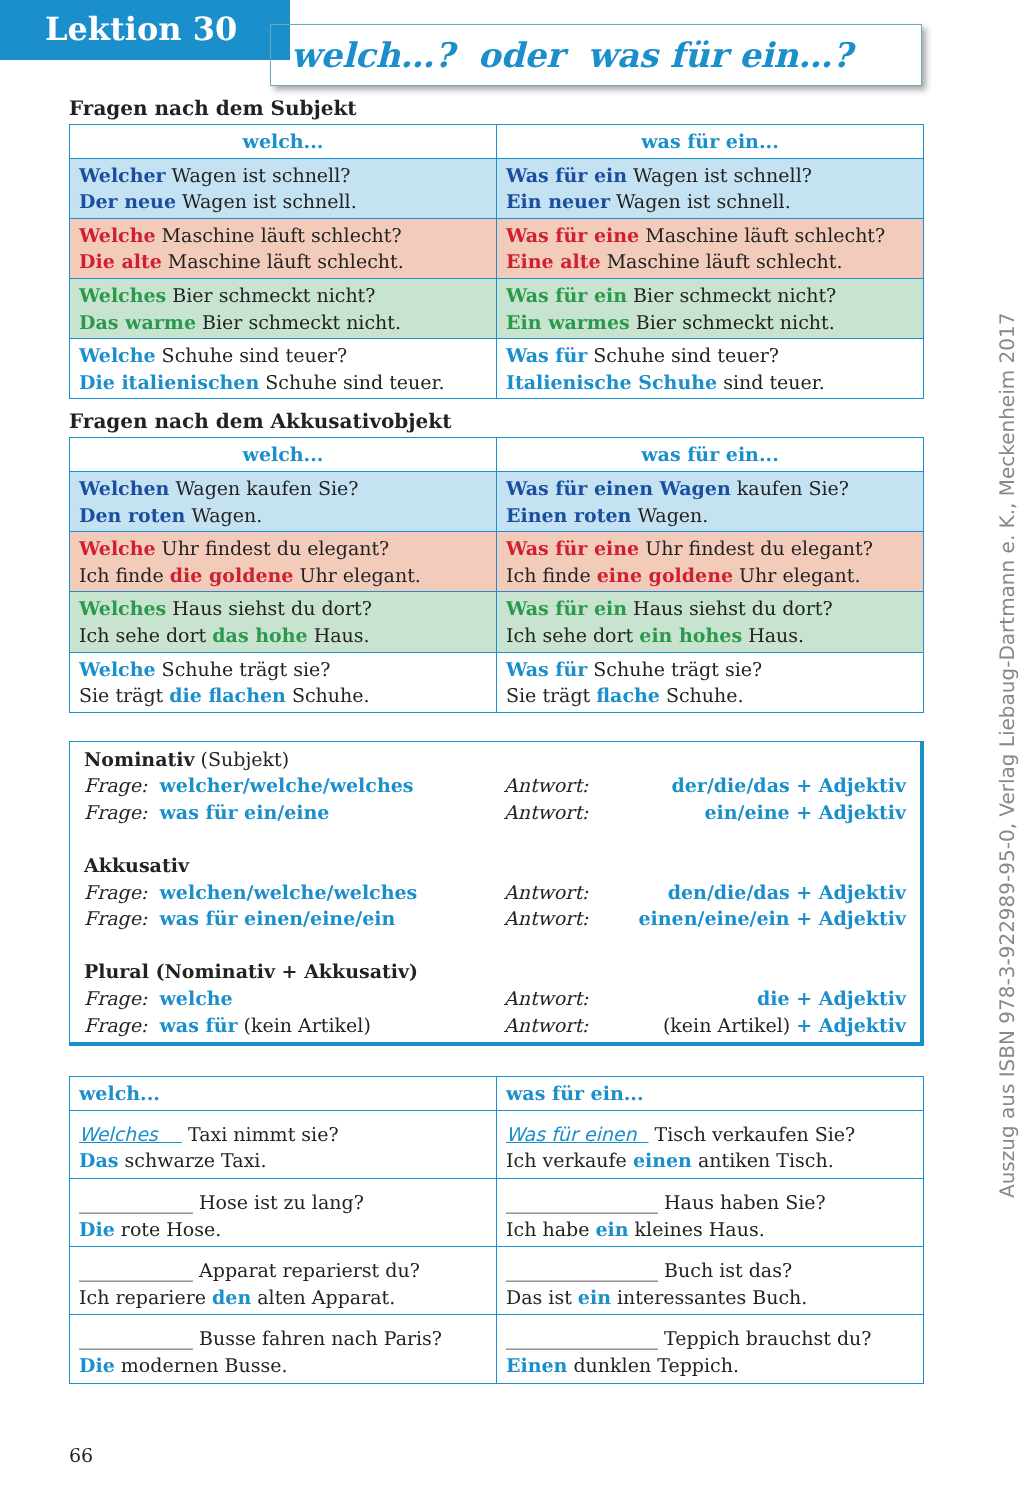Lektion 30
welch…? oder was für ein…?
Fragen nach dem Subjekt
| welch... | was für ein... |
| --- | --- |
| Welcher Wagen ist schnell? Der neue Wagen ist schnell. | Was für ein Wagen ist schnell? Ein neuer Wagen ist schnell. |
| Welche Maschine läuft schlecht? Die alte Maschine läuft schlecht. | Was für eine Maschine läuft schlecht? Eine alte Maschine läuft schlecht. |
| Welches Bier schmeckt nicht? Das warme Bier schmeckt nicht. | Was für ein Bier schmeckt nicht? Ein warmes Bier schmeckt nicht. |
| Welche Schuhe sind teuer? Die italienischen Schuhe sind teuer. | Was für Schuhe sind teuer? Italienische Schuhe sind teuer. |
Fragen nach dem Akkusativobjekt
| welch... | was für ein... |
| --- | --- |
| Welchen Wagen kaufen Sie? Den roten Wagen. | Was für einen Wagen kaufen Sie? Einen roten Wagen. |
| Welche Uhr findest du elegant? Ich finde die goldene Uhr elegant. | Was für eine Uhr findest du elegant? Ich finde eine goldene Uhr elegant. |
| Welches Haus siehst du dort? Ich sehe dort das hohe Haus. | Was für ein Haus siehst du dort? Ich sehe dort ein hohes Haus. |
| Welche Schuhe trägt sie? Sie trägt die flachen Schuhe. | Was für Schuhe trägt sie? Sie trägt flache Schuhe. |
Nominativ (Subjekt)
Frage: welcher/welche/welches Antwort: der/die/das + Adjektiv
Frage: was für ein/eine Antwort: ein/eine + Adjektiv
Akkusativ
Frage: welchen/welche/welches Antwort: den/die/das + Adjektiv
Frage: was für einen/eine/ein Antwort: einen/eine/ein + Adjektiv
Plural (Nominativ + Akkusativ)
Frage: welche Antwort: die + Adjektiv
Frage: was für (kein Artikel) Antwort: (kein Artikel) + Adjektiv
| welch... | was für ein... |
| --- | --- |
| Welches Taxi nimmt sie? Das schwarze Taxi. | Was für einen Tisch verkaufen Sie? Ich verkaufe einen antiken Tisch. |
| ____________ Hose ist zu lang? Die rote Hose. | ________________ Haus haben Sie? Ich habe ein kleines Haus. |
| ____________ Apparat reparierst du? Ich repariere den alten Apparat. | ________________ Buch ist das? Das ist ein interessantes Buch. |
| ____________ Busse fahren nach Paris? Die modernen Busse. | ________________ Teppich brauchst du? Einen dunklen Teppich. |
66
Auszug aus ISBN 978-3-922989-95-0, Verlag Liebaug-Dartmann e. K., Meckenheim 2017